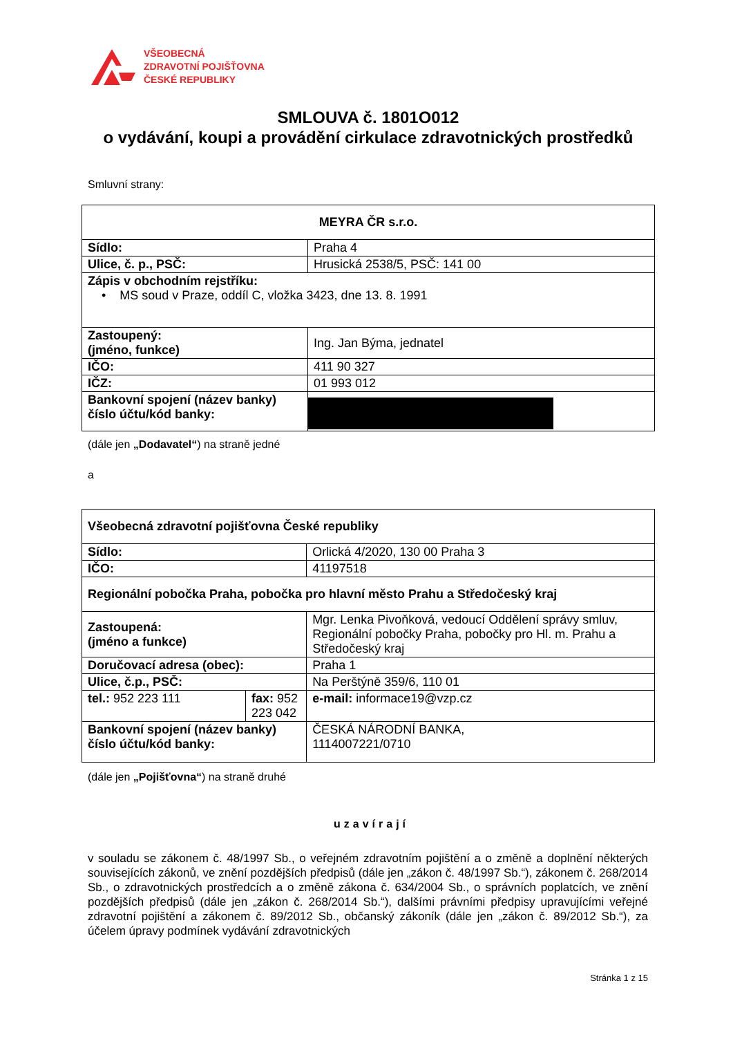VŠEOBECNÁ
ZDRAVOTNÍ POJIŠŤOVNA
ČESKÉ REPUBLIKY
SMLOUVA č. 1801O012
o vydávání, koupi a provádění cirkulace zdravotnických prostředků
Smluvní strany:
| MEYRA ČR s.r.o. | |
| Sídlo: | Praha 4 |
| Ulice, č. p., PSČ: | Hrusická 2538/5, PSČ: 141 00 |
| Zápis v obchodním rejstříku: • MS soud v Praze, oddíl C, vložka 3423, dne 13. 8. 1991 | |
| Zastoupený: (jméno, funkce) | Ing. Jan Býma, jednatel |
| IČO: | 411 90 327 |
| IČZ: | 01 993 012 |
| Bankovní spojení (název banky) číslo účtu/kód banky: | |
(dále jen „Dodavatel“) na straně jedné
a
| Všeobecná zdravotní pojišťovna České republiky | | | |
| Sídlo: | | Orlická 4/2020, 130 00 Praha 3 | |
| IČO: | | 41197518 | |
| Regionální pobočka Praha, pobočka pro hlavní město Prahu a Středočeský kraj | | | |
| Zastoupená: (jméno a funkce) | | Mgr. Lenka Pivoňková, vedoucí Oddělení správy smluv, Regionální pobočky Praha, pobočky pro Hl. m. Prahu a Středočeský kraj | |
| Doručovací adresa (obec): | | Praha 1 | |
| Ulice, č.p., PSČ: | | Na Perštýně 359/6, 110 01 | |
| tel.: 952 223 111 | fax: 952 223 042 | | e-mail: informace19@vzp.cz |
| Bankovní spojení (název banky) číslo účtu/kód banky: | | ČESKÁ NÁRODNÍ BANKA, 1114007221/0710 | |
(dále jen „Pojišťovna“) na straně druhé
uzavírají
v souladu se zákonem č. 48/1997 Sb., o veřejném zdravotním pojištění a o změně a doplnění některých souvisejících zákonů, ve znění pozdějších předpisů (dále jen „zákon č. 48/1997 Sb.“), zákonem č. 268/2014 Sb., o zdravotnických prostředcích a o změně zákona č. 634/2004 Sb., o správních poplatcích, ve znění pozdějších předpisů (dále jen „zákon č. 268/2014 Sb.“), dalšími právními předpisy upravujícími veřejné zdravotní pojištění a zákonem č. 89/2012 Sb., občanský zákoník (dále jen „zákon č. 89/2012 Sb.“), za účelem úpravy podmínek vydávání zdravotnických
Stránka 1 z 15